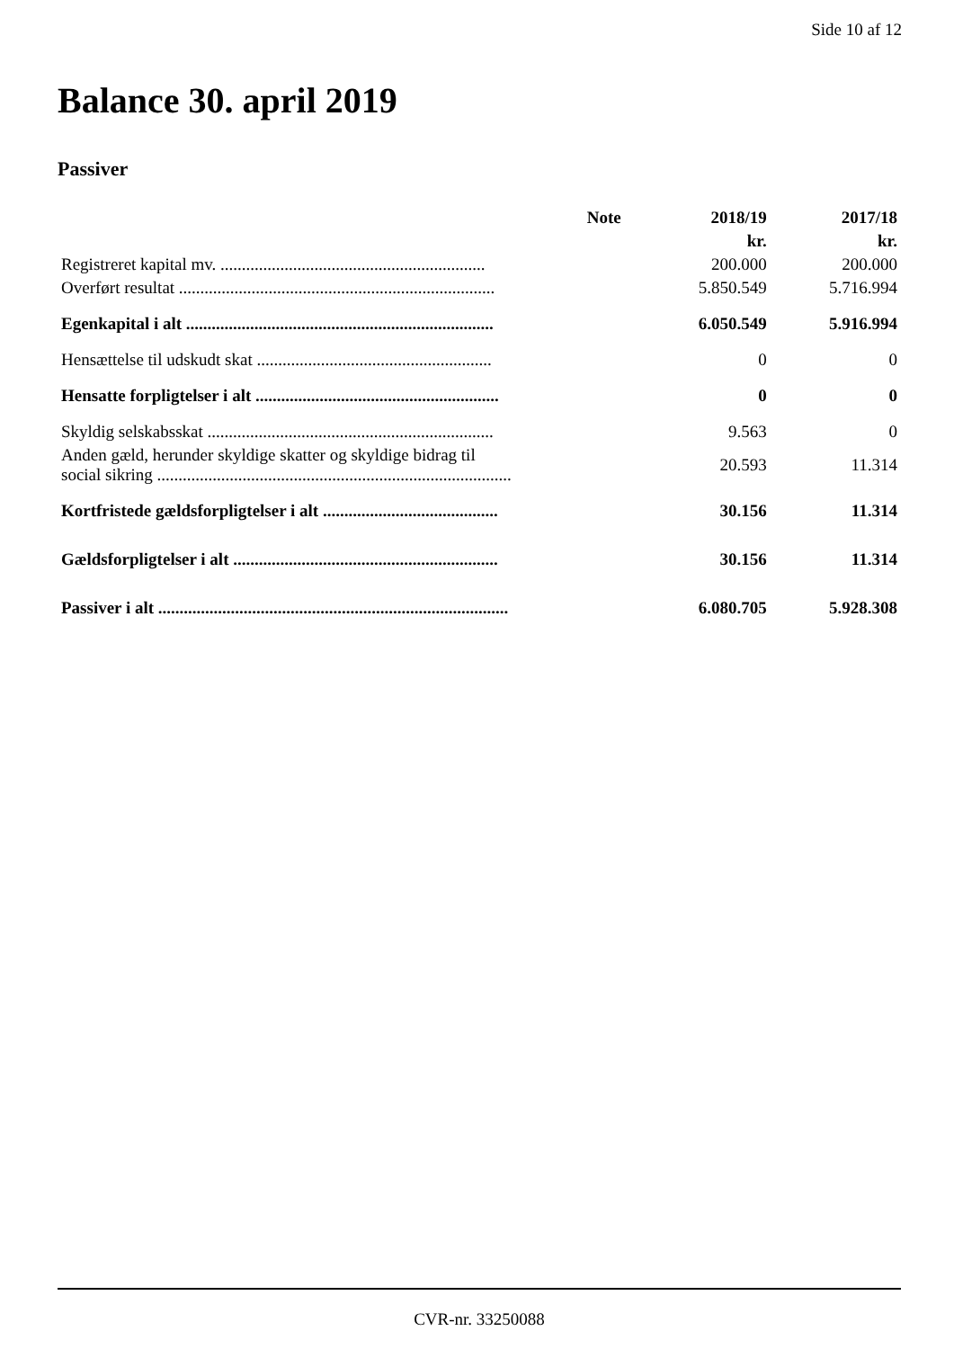Side 10 af 12
Balance 30. april 2019
Passiver
| | Note | 2018/19 | 2017/18 |
| --- | --- | --- | --- |
| | | kr. | kr. |
| Registreret kapital mv. .............................................................. | | 200.000 | 200.000 |
| Overført resultat .......................................................................... | | 5.850.549 | 5.716.994 |
| Egenkapital i alt ........................................................................ | | 6.050.549 | 5.916.994 |
| Hensættelse til udskudt skat ....................................................... | | 0 | 0 |
| Hensatte forpligtelser i alt ......................................................... | | 0 | 0 |
| Skyldig selskabsskat ................................................................... | | 9.563 | 0 |
| Anden gæld, herunder skyldige skatter og skyldige bidrag til social sikring ................................................................................... | | 20.593 | 11.314 |
| Kortfristede gældsforpligtelser i alt ......................................... | | 30.156 | 11.314 |
| Gældsforpligtelser i alt .............................................................. | | 30.156 | 11.314 |
| Passiver i alt .................................................................................. | | 6.080.705 | 5.928.308 |
CVR-nr. 33250088